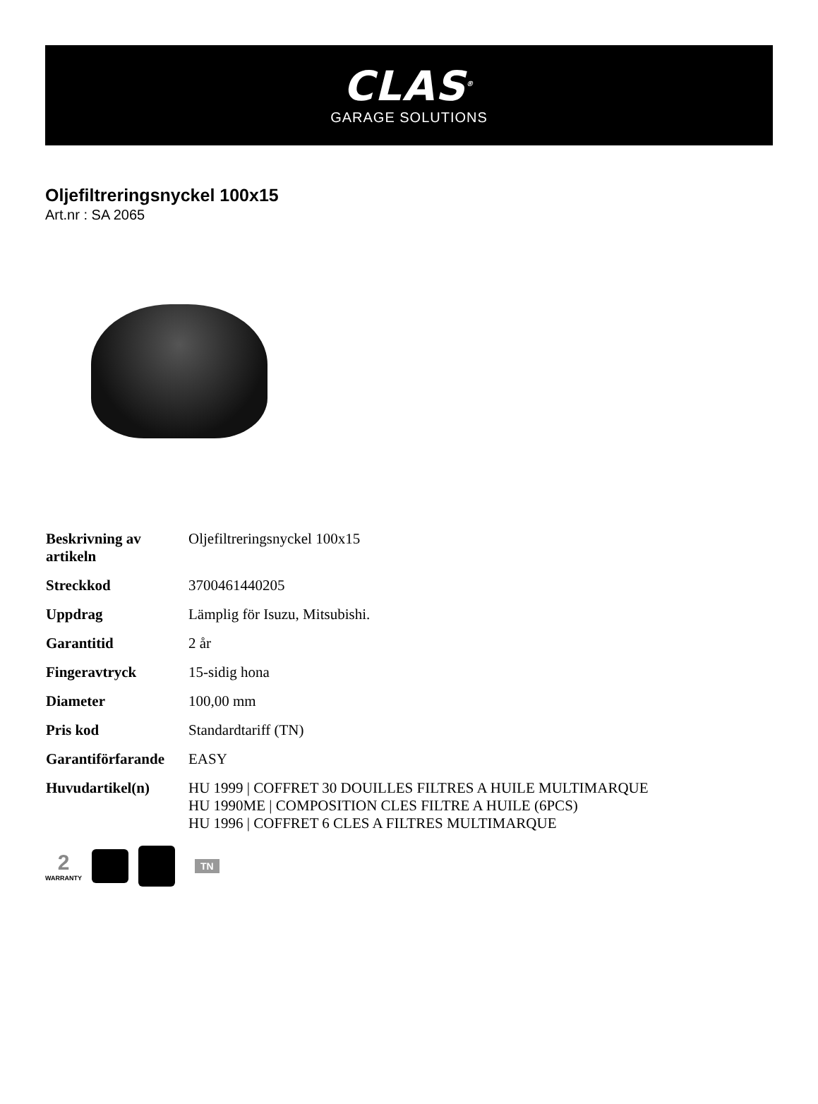CLAS<sup>®</sup>
GARAGE SOLUTIONS
Oljefiltreringsnyckel 100x15
Art.nr : SA 2065
| Beskrivning av artikeln | Oljefiltreringsnyckel 100x15 |
| Streckkod | 3700461440205 |
| Uppdrag | Lämplig för Isuzu, Mitsubishi. |
| Garantitid | 2 år |
| Fingeravtryck | 15-sidig hona |
| Diameter | 100,00 mm |
| Pris kod | Standardtariff (TN) |
| Garantiförfarande | EASY |
| Huvudartikel(n) | HU 1999 / COFFRET 30 DOUILLES FILTRES A HUILE MULTIMARQUE HU 1990ME / COMPOSITION CLES FILTRE A HUILE (6PCS) HU 1996 / COFFRET 6 CLES A FILTRES MULTIMARQUE |
2
WARRANTY
TN